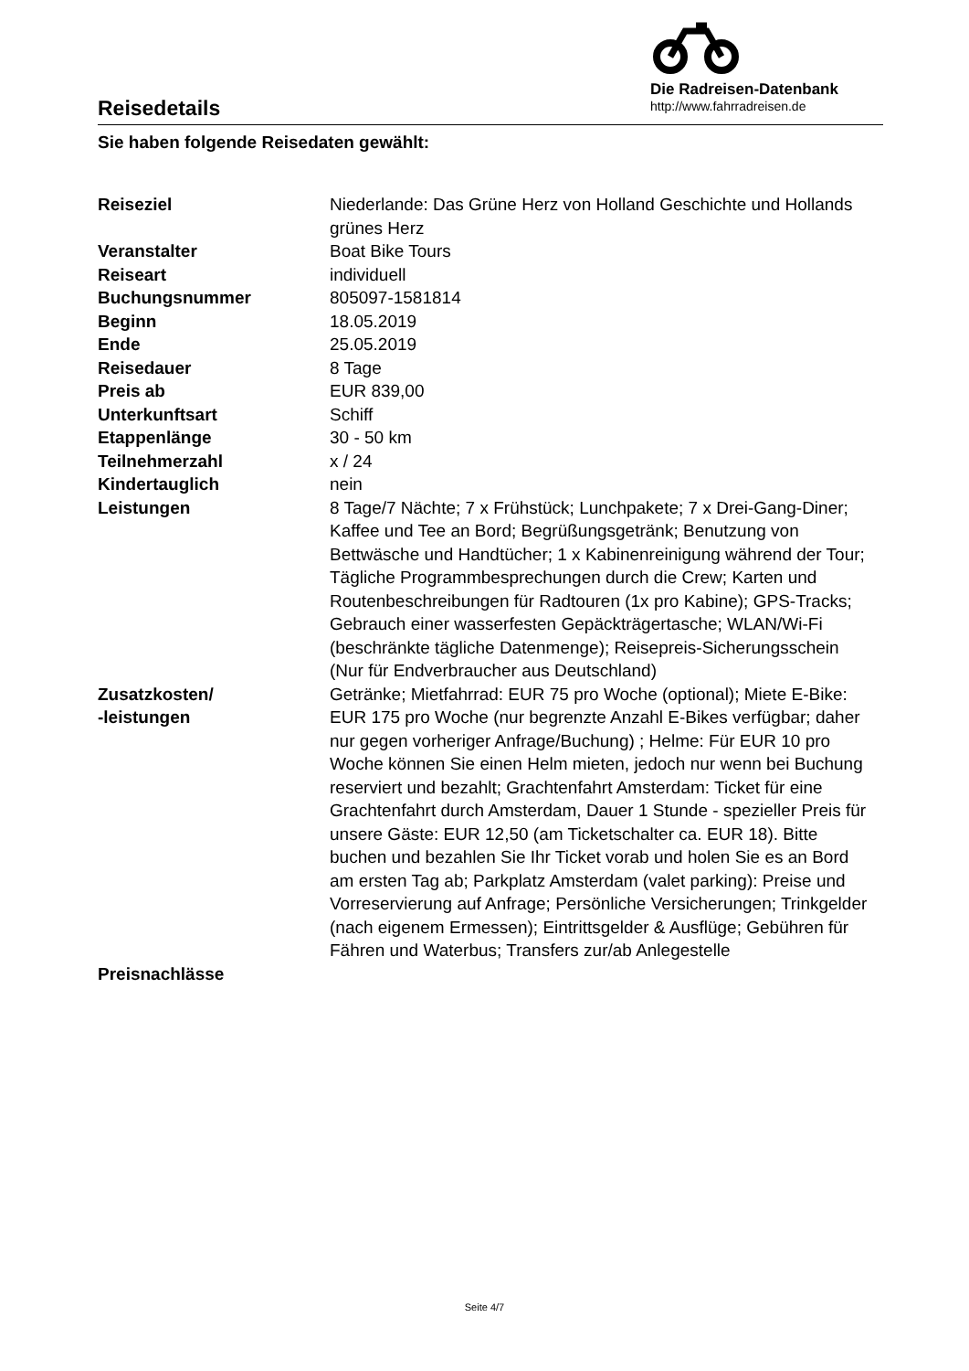Reisedetails
Die Radreisen-Datenbank
http://www.fahrradreisen.de
Sie haben folgende Reisedaten gewählt:
| Reiseziel | Niederlande: Das Grüne Herz von Holland Geschichte und Hollands grünes Herz |
| Veranstalter | Boat Bike Tours |
| Reiseart | individuell |
| Buchungsnummer | 805097-1581814 |
| Beginn | 18.05.2019 |
| Ende | 25.05.2019 |
| Reisedauer | 8 Tage |
| Preis ab | EUR 839,00 |
| Unterkunftsart | Schiff |
| Etappenlänge | 30 - 50 km |
| Teilnehmerzahl | x / 24 |
| Kindertauglich | nein |
| Leistungen | 8 Tage/7 Nächte; 7 x Frühstück; Lunchpakete; 7 x Drei-Gang-Diner; Kaffee und Tee an Bord; Begrüßungsgetränk; Benutzung von Bettwäsche und Handtücher; 1 x Kabinenreinigung während der Tour; Tägliche Programmbesprechungen durch die Crew; Karten und Routenbeschreibungen für Radtouren (1x pro Kabine); GPS-Tracks; Gebrauch einer wasserfesten Gepäckträgertasche; WLAN/Wi-Fi (beschränkte tägliche Datenmenge); Reisepreis-Sicherungsschein (Nur für Endverbraucher aus Deutschland) |
| Zusatzkosten/ -leistungen | Getränke; Mietfahrrad: EUR 75 pro Woche (optional); Miete E-Bike: EUR 175 pro Woche (nur begrenzte Anzahl E-Bikes verfügbar; daher nur gegen vorheriger Anfrage/Buchung) ; Helme: Für EUR 10 pro Woche können Sie einen Helm mieten, jedoch nur wenn bei Buchung reserviert und bezahlt; Grachtenfahrt Amsterdam: Ticket für eine Grachtenfahrt durch Amsterdam, Dauer 1 Stunde - spezieller Preis für unsere Gäste: EUR 12,50 (am Ticketschalter ca. EUR 18). Bitte buchen und bezahlen Sie Ihr Ticket vorab und holen Sie es an Bord am ersten Tag ab; Parkplatz Amsterdam (valet parking): Preise und Vorreservierung auf Anfrage; Persönliche Versicherungen; Trinkgelder (nach eigenem Ermessen); Eintrittsgelder & Ausflüge; Gebühren für Fähren und Waterbus; Transfers zur/ab Anlegestelle |
| Preisnachlässe | |
Seite 4/7